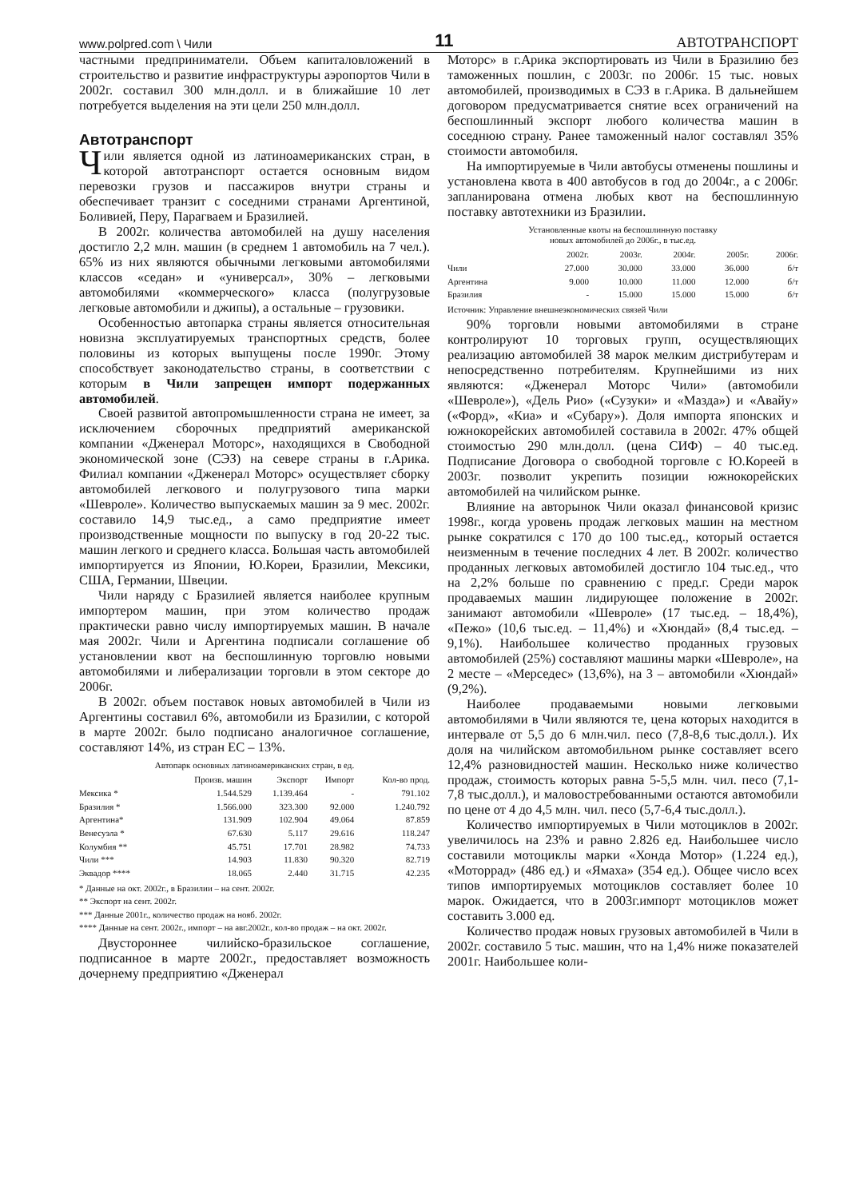www.polpred.com \ Чили 11 АВТОТРАНСПОРТ
частными предприниматели. Объем капиталовложений в строительство и развитие инфраструктуры аэропортов Чили в 2002г. составил 300 млн.долл. и в ближайшие 10 лет потребуется выделения на эти цели 250 млн.долл.
Автотранспорт
Чили является одной из латиноамериканских стран, в которой автотранспорт остается основным видом перевозки грузов и пассажиров внутри страны и обеспечивает транзит с соседними странами Аргентиной, Боливией, Перу, Парагваем и Бразилией.
В 2002г. количества автомобилей на душу населения достигло 2,2 млн. машин (в среднем 1 автомобиль на 7 чел.). 65% из них являются обычными легковыми автомобилями классов «седан» и «универсал», 30% – легковыми автомобилями «коммерческого» класса (полугрузовые легковые автомобили и джипы), а остальные – грузовики.
Особенностью автопарка страны является относительная новизна эксплуатируемых транспортных средств, более половины из которых выпущены после 1990г. Этому способствует законодательство страны, в соответствии с которым в Чили запрещен импорт подержанных автомобилей.
Своей развитой автопромышленности страна не имеет, за исключением сборочных предприятий американской компании «Дженерал Моторс», находящихся в Свободной экономической зоне (СЭЗ) на севере страны в г.Арика. Филиал компании «Дженерал Моторс» осуществляет сборку автомобилей легкового и полугрузового типа марки «Шевроле». Количество выпускаемых машин за 9 мес. 2002г. составило 14,9 тыс.ед., а само предприятие имеет производственные мощности по выпуску в год 20-22 тыс. машин легкого и среднего класса. Большая часть автомобилей импортируется из Японии, Ю.Кореи, Бразилии, Мексики, США, Германии, Швеции.
Чили наряду с Бразилией является наиболее крупным импортером машин, при этом количество продаж практически равно числу импортируемых машин. В начале мая 2002г. Чили и Аргентина подписали соглашение об установлении квот на беспошлинную торговлю новыми автомобилями и либерализации торговли в этом секторе до 2006г.
В 2002г. объем поставок новых автомобилей в Чили из Аргентины составил 6%, автомобили из Бразилии, с которой в марте 2002г. было подписано аналогичное соглашение, составляют 14%, из стран ЕС – 13%.
Автопарк основных латиноамериканских стран, в ед.
| | Произв. машин | Экспорт | Импорт | Кол-во прод. |
| --- | --- | --- | --- | --- |
| Мексика * | 1.544.529 | 1.139.464 | - | 791.102 |
| Бразилия * | 1.566.000 | 323.300 | 92.000 | 1.240.792 |
| Аргентина* | 131.909 | 102.904 | 49.064 | 87.859 |
| Венесуэла * | 67.630 | 5.117 | 29.616 | 118.247 |
| Колумбия ** | 45.751 | 17.701 | 28.982 | 74.733 |
| Чили *** | 14.903 | 11.830 | 90.320 | 82.719 |
| Эквадор **** | 18.065 | 2.440 | 31.715 | 42.235 |
* Данные на окт. 2002г., в Бразилии – на сент. 2002г.
** Экспорт на сент. 2002г.
*** Данные 2001г., количество продаж на нояб. 2002г.
**** Данные на сент. 2002г., импорт – на авг.2002г., кол-во продаж – на окт. 2002г.
Двустороннее чилийско-бразильское соглашение, подписанное в марте 2002г., предоставляет возможность дочернему предприятию «Дженерал
Моторс» в г.Арика экспортировать из Чили в Бразилию без таможенных пошлин, с 2003г. по 2006г. 15 тыс. новых автомобилей, производимых в СЭЗ в г.Арика. В дальнейшем договором предусматривается снятие всех ограничений на беспошлинный экспорт любого количества машин в соседнюю страну. Ранее таможенный налог составлял 35% стоимости автомобиля.
На импортируемые в Чили автобусы отменены пошлины и установлена квота в 400 автобусов в год до 2004г., а с 2006г. запланирована отмена любых квот на беспошлинную поставку автотехники из Бразилии.
Установленные квоты на беспошлинную поставку
новых автомобилей до 2006г., в тыс.ед.
| | 2002г. | 2003г. | 2004г. | 2005г. | 2006г. |
| --- | --- | --- | --- | --- | --- |
| Чили | 27.000 | 30.000 | 33.000 | 36.000 | б/т |
| Аргентина | 9.000 | 10.000 | 11.000 | 12.000 | б/т |
| Бразилия | - | 15.000 | 15.000 | 15.000 | б/т |
Источник: Управление внешнеэкономических связей Чили
90% торговли новыми автомобилями в стране контролируют 10 торговых групп, осуществляющих реализацию автомобилей 38 марок мелким дистрибутерам и непосредственно потребителям. Крупнейшими из них являются: «Дженерал Моторс Чили» (автомобили «Шевроле»), «Дель Рио» («Сузуки» и «Мазда») и «Авайу» («Форд», «Киа» и «Субару»). Доля импорта японских и южнокорейских автомобилей составила в 2002г. 47% общей стоимостью 290 млн.долл. (цена СИФ) – 40 тыс.ед. Подписание Договора о свободной торговле с Ю.Кореей в 2003г. позволит укрепить позиции южнокорейских автомобилей на чилийском рынке.
Влияние на авторынок Чили оказал финансовой кризис 1998г., когда уровень продаж легковых машин на местном рынке сократился с 170 до 100 тыс.ед., который остается неизменным в течение последних 4 лет. В 2002г. количество проданных легковых автомобилей достигло 104 тыс.ед., что на 2,2% больше по сравнению с пред.г. Среди марок продаваемых машин лидирующее положение в 2002г. занимают автомобили «Шевроле» (17 тыс.ед. – 18,4%), «Пежо» (10,6 тыс.ед. – 11,4%) и «Хюндай» (8,4 тыс.ед. – 9,1%). Наибольшее количество проданных грузовых автомобилей (25%) составляют машины марки «Шевроле», на 2 месте – «Мерседес» (13,6%), на 3 – автомобили «Хюндай» (9,2%).
Наиболее продаваемыми новыми легковыми автомобилями в Чили являются те, цена которых находится в интервале от 5,5 до 6 млн.чил. песо (7,8-8,6 тыс.долл.). Их доля на чилийском автомобильном рынке составляет всего 12,4% разновидностей машин. Несколько ниже количество продаж, стоимость которых равна 5-5,5 млн. чил. песо (7,1-7,8 тыс.долл.), и маловостребованными остаются автомобили по цене от 4 до 4,5 млн. чил. песо (5,7-6,4 тыс.долл.).
Количество импортируемых в Чили мотоциклов в 2002г. увеличилось на 23% и равно 2.826 ед. Наибольшее число составили мотоциклы марки «Хонда Мотор» (1.224 ед.), «Моторрад» (486 ед.) и «Ямаха» (354 ед.). Общее число всех типов импортируемых мотоциклов составляет более 10 марок. Ожидается, что в 2003г.импорт мотоциклов может составить 3.000 ед.
Количество продаж новых грузовых автомобилей в Чили в 2002г. составило 5 тыс. машин, что на 1,4% ниже показателей 2001г. Наибольшее коли-